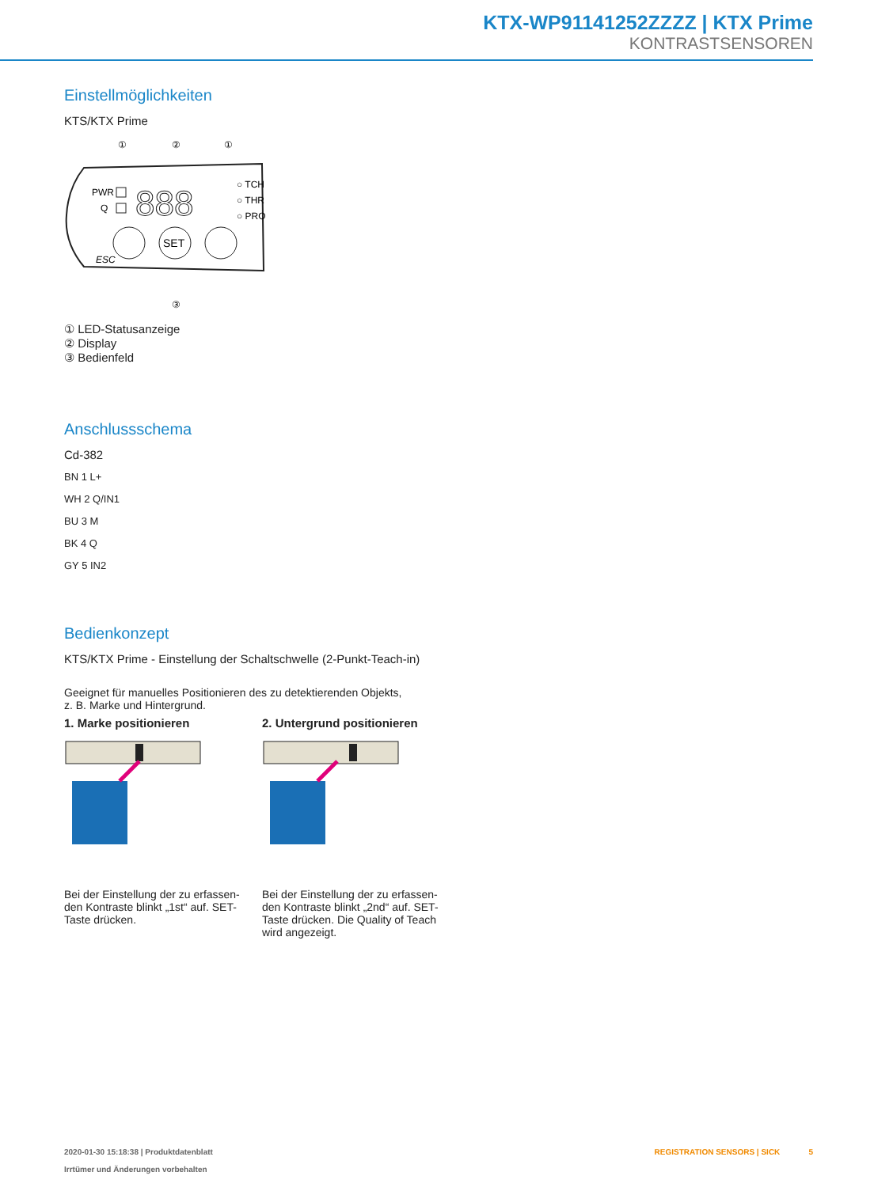KTX-WP91141252ZZZZ | KTX Prime
KONTRASTSENSOREN
Einstellmöglichkeiten
KTS/KTX Prime
①
②
①
PWR
Q
888
○ TCH
○ THR
○ PRO
SET
ESC
③
① LED-Statusanzeige
② Display
③ Bedienfeld
Anschlussschema
Cd-382
BN 1 L+
WH 2 Q/IN1
BU 3 M
BK 4 Q
GY 5 IN2
Bedienkonzept
KTS/KTX Prime - Einstellung der Schaltschwelle (2-Punkt-Teach-in)
Geeignet für manuelles Positionieren des zu detektierenden Objekts,
z. B. Marke und Hintergrund.
1. Marke positionieren 2. Untergrund positionieren
Bei der Einstellung der zu erfassen-den Kontraste blinkt „1st“ auf. SET-Taste drücken.
Bei der Einstellung der zu erfassen-den Kontraste blinkt „2nd“ auf. SET-Taste drücken. Die Quality of Teach wird angezeigt.
2020-01-30 15:18:38 | Produktdatenblatt
Irrtümer und Änderungen vorbehalten
REGISTRATION SENSORS | SICK 5